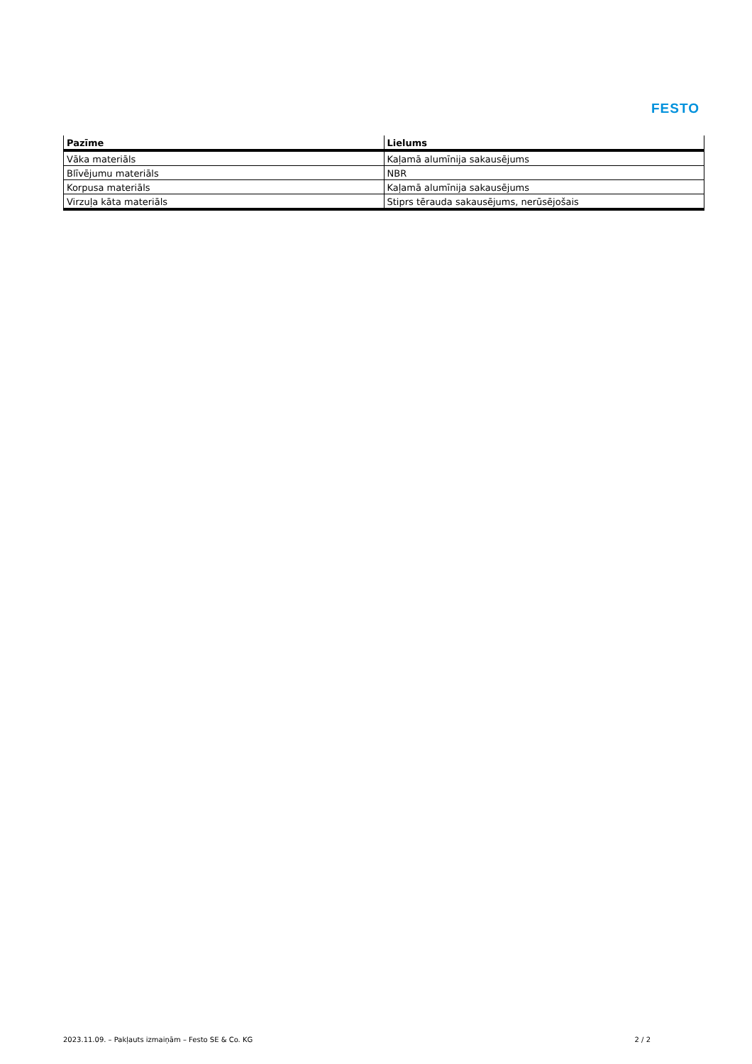FESTO
| Pazīme | Lielums |
| --- | --- |
| Vāka materiāls | Kaļamā alumīnija sakausējums |
| Blīvējumu materiāls | NBR |
| Korpusa materiāls | Kaļamā alumīnija sakausējums |
| Virzuļa kāta materiāls | Stiprs tērauda sakausējums, nerūsējošais |
2023.11.09. – Pakļauts izmaiņām – Festo SE & Co. KG 2 / 2